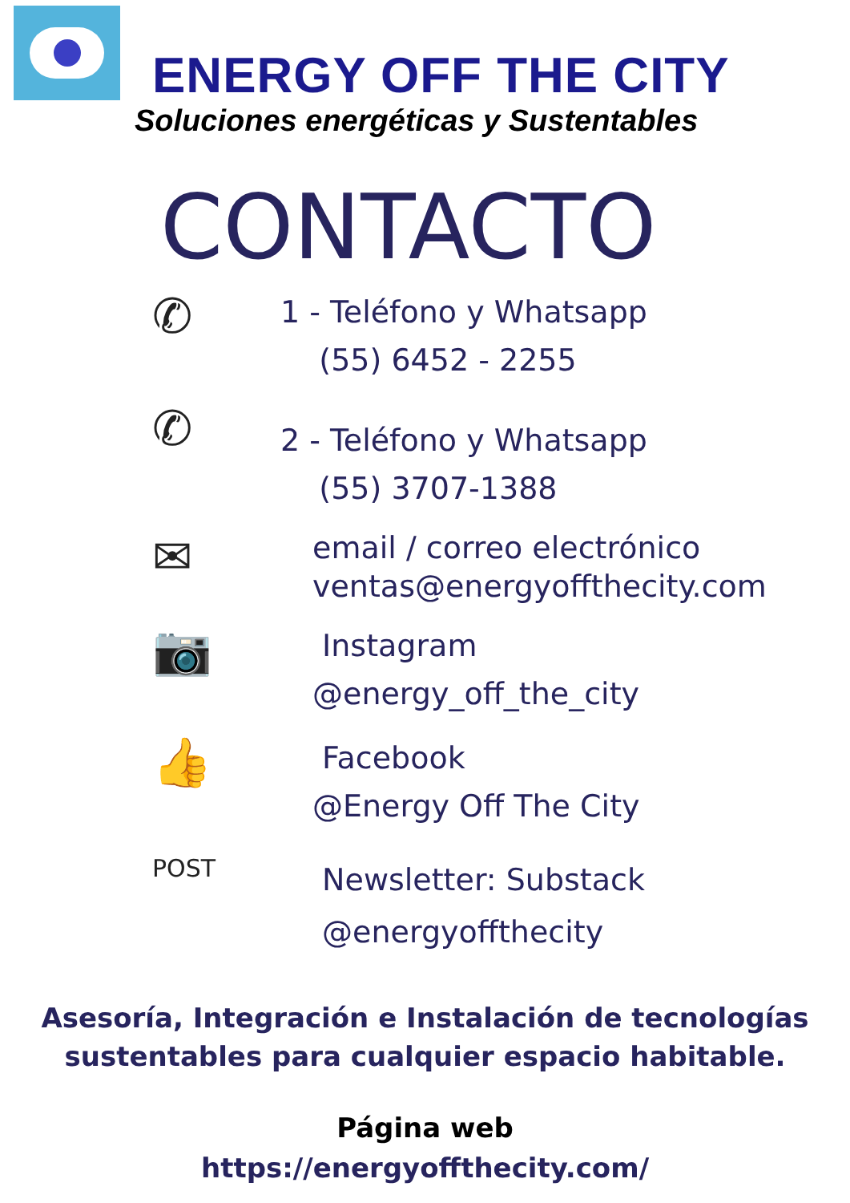ENERGY OFF THE CITY
Soluciones energéticas y Sustentables
CONTACTO
✆
1 - Teléfono y Whatsapp
(55) 6452 - 2255
✆
2 - Teléfono y Whatsapp
(55) 3707-1388
✉
email / correo electrónico
ventas@energyoffthecity.com
📷
Instagram
@energy_off_the_city
👍
Facebook
@Energy Off The City
POST
Newsletter: Substack
@energyoffthecity
Asesoría, Integración e Instalación de tecnologías
sustentables para cualquier espacio habitable.
Página web
https://energyoffthecity.com/